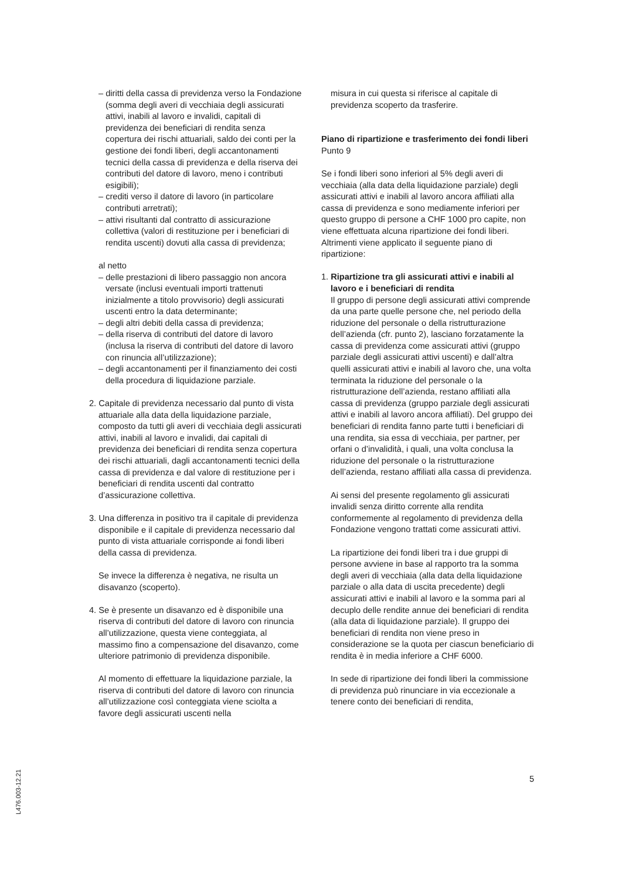– diritti della cassa di previdenza verso la Fondazione (somma degli averi di vecchiaia degli assicurati attivi, inabili al lavoro e invalidi, capitali di previdenza dei beneficiari di rendita senza copertura dei rischi attuariali, saldo dei conti per la gestione dei fondi liberi, degli accantonamenti tecnici della cassa di previdenza e della riserva dei contributi del datore di lavoro, meno i contributi esigibili);
– crediti verso il datore di lavoro (in particolare contributi arretrati);
– attivi risultanti dal contratto di assicurazione collettiva (valori di restituzione per i beneficiari di rendita uscenti) dovuti alla cassa di previdenza;
al netto
– delle prestazioni di libero passaggio non ancora versate (inclusi eventuali importi trattenuti inizialmente a titolo provvisorio) degli assicurati uscenti entro la data determinante;
– degli altri debiti della cassa di previdenza;
– della riserva di contributi del datore di lavoro (inclusa la riserva di contributi del datore di lavoro con rinuncia all’utilizzazione);
– degli accantonamenti per il finanziamento dei costi della procedura di liquidazione parziale.
2. Capitale di previdenza necessario dal punto di vista attuariale alla data della liquidazione parziale, composto da tutti gli averi di vecchiaia degli assicurati attivi, inabili al lavoro e invalidi, dai capitali di previdenza dei beneficiari di rendita senza copertura dei rischi attuariali, dagli accantonamenti tecnici della cassa di previdenza e dal valore di restituzione per i beneficiari di rendita uscenti dal contratto d’assicurazione collettiva.
3. Una differenza in positivo tra il capitale di previdenza disponibile e il capitale di previdenza necessario dal punto di vista attuariale corrisponde ai fondi liberi della cassa di previdenza.
Se invece la differenza è negativa, ne risulta un disavanzo (scoperto).
4. Se è presente un disavanzo ed è disponibile una riserva di contributi del datore di lavoro con rinuncia all’utilizzazione, questa viene conteggiata, al massimo fino a compensazione del disavanzo, come ulteriore patrimonio di previdenza disponibile.
Al momento di effettuare la liquidazione parziale, la riserva di contributi del datore di lavoro con rinuncia all’utilizzazione così conteggiata viene sciolta a favore degli assicurati uscenti nella
misura in cui questa si riferisce al capitale di previdenza scoperto da trasferire.
Piano di ripartizione e trasferimento dei fondi liberi
Punto 9
Se i fondi liberi sono inferiori al 5% degli averi di vecchiaia (alla data della liquidazione parziale) degli assicurati attivi e inabili al lavoro ancora affiliati alla cassa di previdenza e sono mediamente inferiori per questo gruppo di persone a CHF 1000 pro capite, non viene effettuata alcuna ripartizione dei fondi liberi. Altrimenti viene applicato il seguente piano di ripartizione:
1. Ripartizione tra gli assicurati attivi e inabili al lavoro e i beneficiari di rendita
Il gruppo di persone degli assicurati attivi comprende da una parte quelle persone che, nel periodo della riduzione del personale o della ristrutturazione dell’azienda (cfr. punto 2), lasciano forzatamente la cassa di previdenza come assicurati attivi (gruppo parziale degli assicurati attivi uscenti) e dall’altra quelli assicurati attivi e inabili al lavoro che, una volta terminata la riduzione del personale o la ristrutturazione dell’azienda, restano affiliati alla cassa di previdenza (gruppo parziale degli assicurati attivi e inabili al lavoro ancora affiliati). Del gruppo dei beneficiari di rendita fanno parte tutti i beneficiari di una rendita, sia essa di vecchiaia, per partner, per orfani o d’invalidità, i quali, una volta conclusa la riduzione del personale o la ristrutturazione dell’azienda, restano affiliati alla cassa di previdenza.
Ai sensi del presente regolamento gli assicurati invalidi senza diritto corrente alla rendita conformemente al regolamento di previdenza della Fondazione vengono trattati come assicurati attivi.
La ripartizione dei fondi liberi tra i due gruppi di persone avviene in base al rapporto tra la somma degli averi di vecchiaia (alla data della liquidazione parziale o alla data di uscita precedente) degli assicurati attivi e inabili al lavoro e la somma pari al decuplo delle rendite annue dei beneficiari di rendita (alla data di liquidazione parziale). Il gruppo dei beneficiari di rendita non viene preso in considerazione se la quota per ciascun beneficiario di rendita è in media inferiore a CHF 6000.
In sede di ripartizione dei fondi liberi la commissione di previdenza può rinunciare in via eccezionale a tenere conto dei beneficiari di rendita,
5
L476.003-12.21